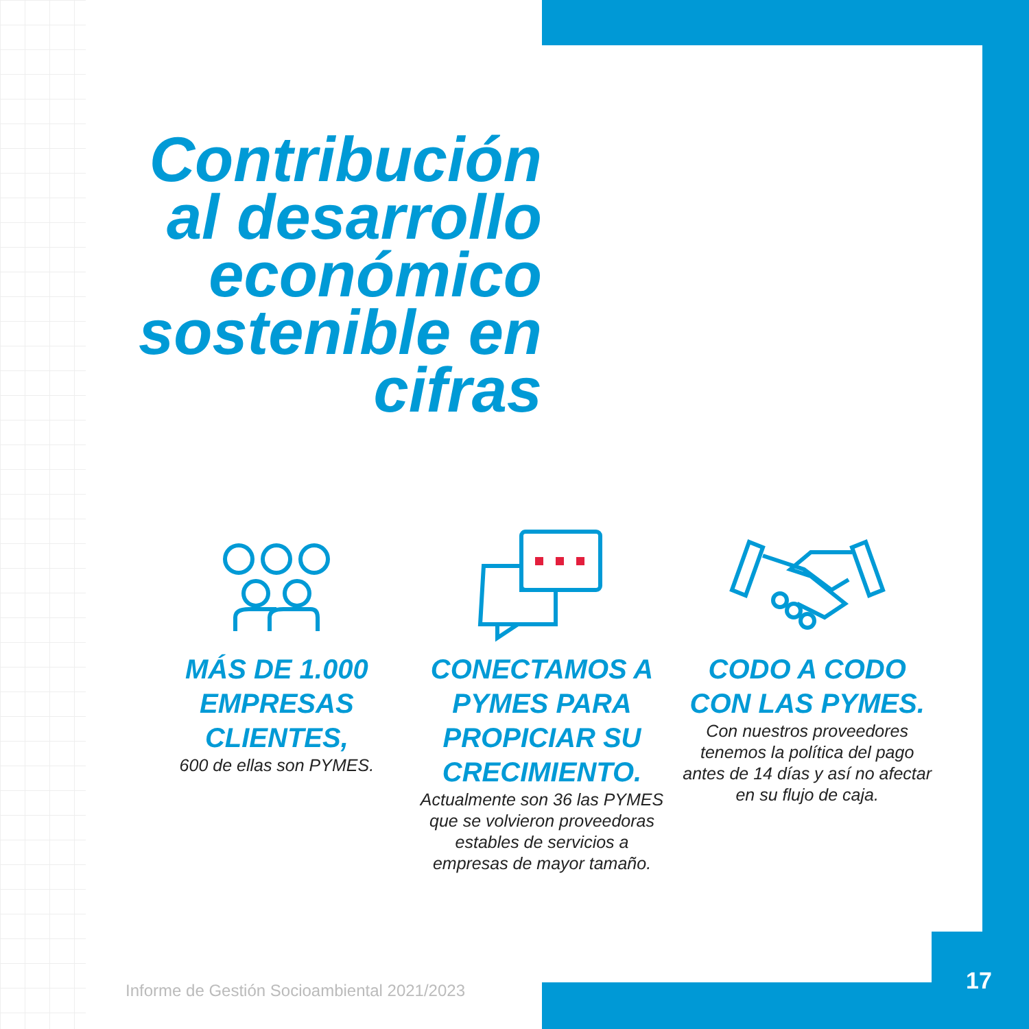Contribución al desarrollo económico sostenible en cifras
MÁS DE 1.000 EMPRESAS CLIENTES,
600 de ellas son PYMES.
CONECTAMOS A PYMES PARA PROPICIAR SU CRECIMIENTO.
Actualmente son 36 las PYMES que se volvieron proveedoras estables de servicios a empresas de mayor tamaño.
CODO A CODO CON LAS PYMES.
Con nuestros proveedores tenemos la política del pago antes de 14 días y así no afectar en su flujo de caja.
Informe de Gestión Socioambiental 2021/2023
17